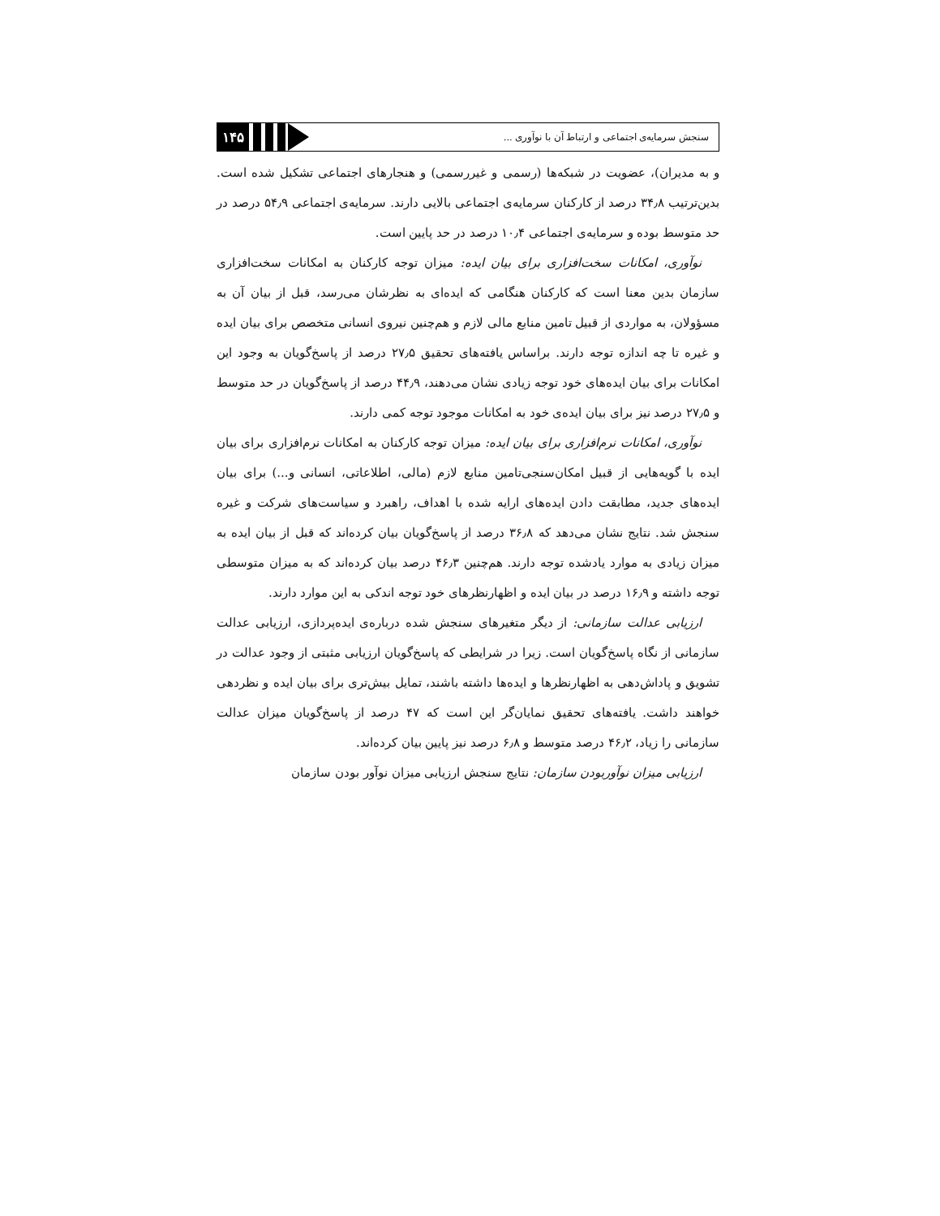۱۴۵
سنجش سرمایه‌ی اجتماعی و ارتباط آن با نوآوری ...
و به مدیران)، عضویت در شبکه‌ها (رسمی و غیررسمی) و هنجارهای اجتماعی تشکیل شده است. بدین‌ترتیب ۳۴٫۸ درصد از کارکنان سرمایه‌ی اجتماعی بالایی دارند. سرمایه‌ی اجتماعی ۵۴٫۹ درصد در حد متوسط بوده و سرمایه‌ی اجتماعی ۱۰٫۴ درصد در حد پایین است.
نوآوری، امکانات سخت‌افزاری برای بیان ایده: میزان توجه کارکنان به امکانات سخت‌افزاری سازمان بدین معنا است که کارکنان هنگامی که ایده‌ای به نظرشان می‌رسد، قبل از بیان آن به مسؤولان، به مواردی از قبیل تامین منابع مالی لازم و هم‌چنین نیروی انسانی متخصص برای بیان ایده و غیره تا چه اندازه توجه دارند. براساس یافته‌های تحقیق ۲۷٫۵ درصد از پاسخ‌گویان به وجود این امکانات برای بیان ایده‌های خود توجه زیادی نشان می‌دهند، ۴۴٫۹ درصد از پاسخ‌گویان در حد متوسط و ۲۷٫۵ درصد نیز برای بیان ایده‌ی خود به امکانات موجود توجه کمی دارند.
نوآوری، امکانات نرم‌افزاری برای بیان ایده: میزان توجه کارکنان به امکانات نرم‌افزاری برای بیان ایده با گویه‌هایی از قبیل امکان‌سنجی‌تامین منابع لازم (مالی، اطلاعاتی، انسانی و...) برای بیان ایده‌های جدید، مطابقت دادن ایده‌های ارایه شده با اهداف، راهبرد و سیاست‌های شرکت و غیره سنجش شد. نتایج نشان می‌دهد که ۳۶٫۸ درصد از پاسخ‌گویان بیان کرده‌اند که قبل از بیان ایده به میزان زیادی به موارد یادشده توجه دارند. هم‌چنین ۴۶٫۳ درصد بیان کرده‌اند که به میزان متوسطی توجه داشته و ۱۶٫۹ درصد در بیان ایده و اظهارنظرهای خود توجه اندکی به این موارد دارند.
ارزیابی عدالت سازمانی: از دیگر متغیرهای سنجش شده درباره‌ی ایده‌پردازی، ارزیابی عدالت سازمانی از نگاه پاسخ‌گویان است. زیرا در شرایطی که پاسخ‌گویان ارزیابی مثبتی از وجود عدالت در تشویق و پاداش‌دهی به اظهارنظرها و ایده‌ها داشته باشند، تمایل بیش‌تری برای بیان ایده و نظردهی خواهند داشت. یافته‌های تحقیق نمایان‌گر این است که ۴۷ درصد از پاسخ‌گویان میزان عدالت سازمانی را زیاد، ۴۶٫۲ درصد متوسط و ۶٫۸ درصد نیز پایین بیان کرده‌اند.
ارزیابی میزان نوآوربودن سازمان: نتایج سنجش ارزیابی میزان نوآور بودن سازمان